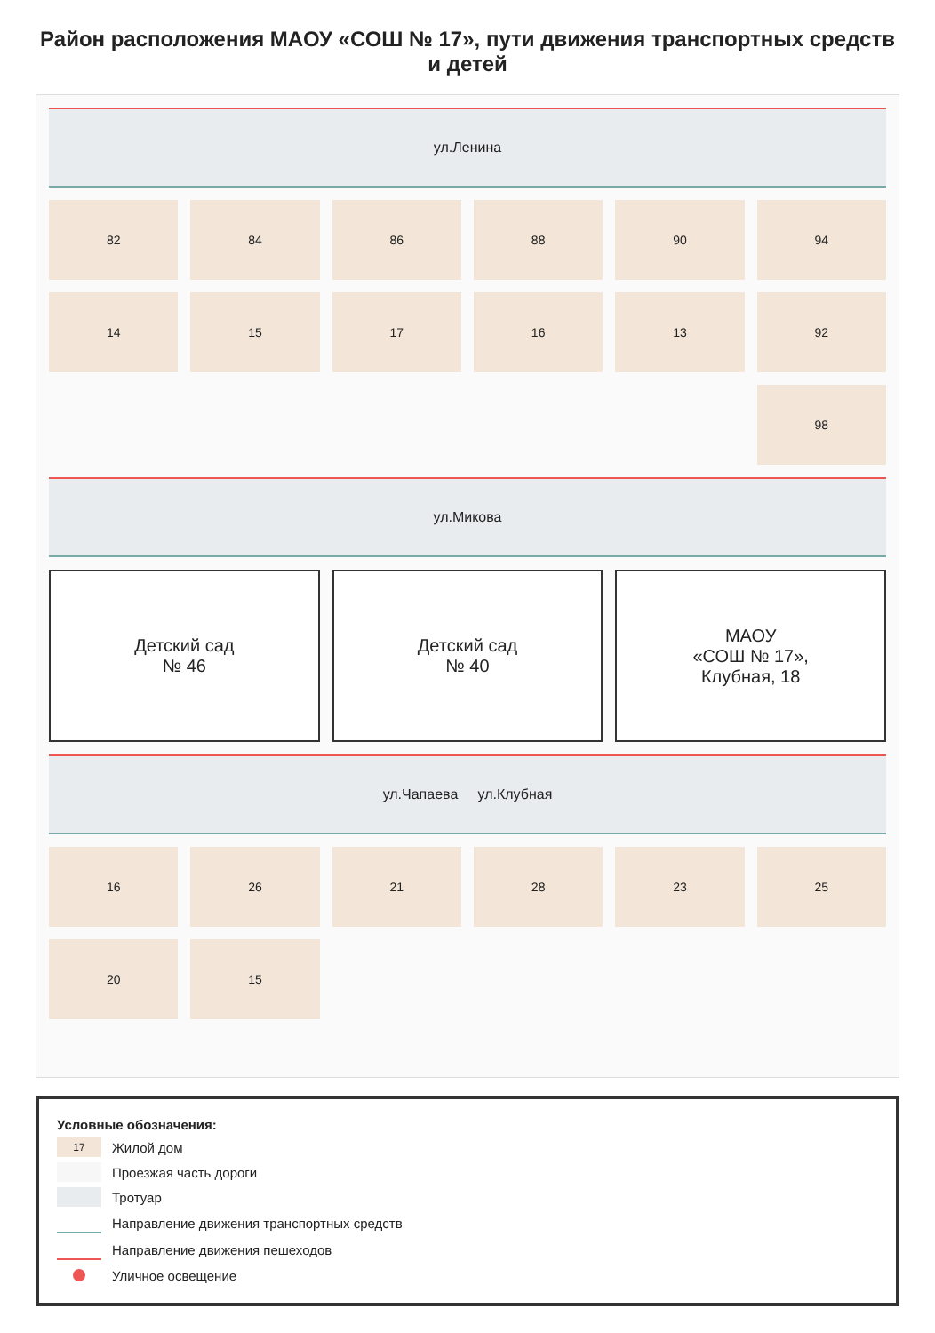Район расположения МАОУ «СОШ № 17», пути движения транспортных средств и детей
ул.Ленина
82
84
86
88
90
94
14
15
17
16
13
92
98
ул.Микова
Детский сад
№ 46
Детский сад
№ 40
МАОУ
«СОШ № 17»,
Клубная, 18
ул.Чапаева ул.Клубная
16
26
21
28
23
25
20
15
Условные обозначения:
17 Жилой дом
Проезжая часть дороги
Тротуар
Направление движения транспортных средств
Направление движения пешеходов
Уличное освещение